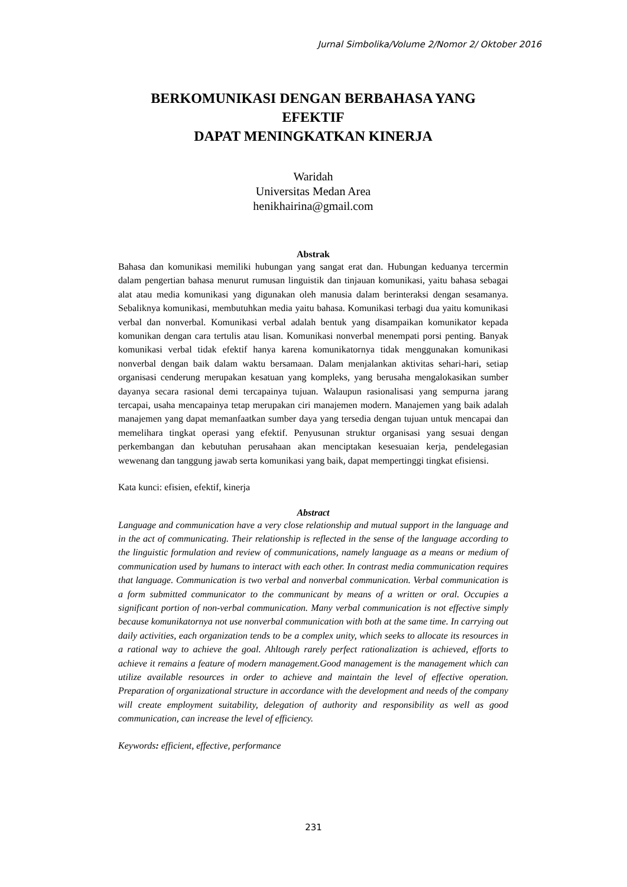Jurnal Simbolika/Volume 2/Nomor 2/ Oktober 2016
BERKOMUNIKASI DENGAN BERBAHASA YANG EFEKTIF
DAPAT MENINGKATKAN KINERJA
Waridah
Universitas Medan Area
henikhairina@gmail.com
Abstrak
Bahasa dan komunikasi memiliki hubungan yang sangat erat dan. Hubungan keduanya tercermin dalam pengertian bahasa menurut rumusan linguistik dan tinjauan komunikasi, yaitu bahasa sebagai alat atau media komunikasi yang digunakan oleh manusia dalam berinteraksi dengan sesamanya. Sebaliknya komunikasi, membutuhkan media yaitu bahasa. Komunikasi terbagi dua yaitu komunikasi verbal dan nonverbal. Komunikasi verbal adalah bentuk yang disampaikan komunikator kepada komunikan dengan cara tertulis atau lisan. Komunikasi nonverbal menempati porsi penting. Banyak komunikasi verbal tidak efektif hanya karena komunikatornya tidak menggunakan komunikasi nonverbal dengan baik dalam waktu bersamaan. Dalam menjalankan aktivitas sehari-hari, setiap organisasi cenderung merupakan kesatuan yang kompleks, yang berusaha mengalokasikan sumber dayanya secara rasional demi tercapainya tujuan. Walaupun rasionalisasi yang sempurna jarang tercapai, usaha mencapainya tetap merupakan ciri manajemen modern. Manajemen yang baik adalah manajemen yang dapat memanfaatkan sumber daya yang tersedia dengan tujuan untuk mencapai dan memelihara tingkat operasi yang efektif. Penyusunan struktur organisasi yang sesuai dengan perkembangan dan kebutuhan perusahaan akan menciptakan kesesuaian kerja, pendelegasian wewenang dan tanggung jawab serta komunikasi yang baik, dapat mempertinggi tingkat efisiensi.
Kata kunci: efisien, efektif, kinerja
Abstract
Language and communication have a very close relationship and mutual support in the language and in the act of communicating. Their relationship is reflected in the sense of the language according to the linguistic formulation and review of communications, namely language as a means or medium of communication used by humans to interact with each other. In contrast media communication requires that language. Communication is two verbal and nonverbal communication. Verbal communication is a form submitted communicator to the communicant by means of a written or oral. Occupies a significant portion of non-verbal communication. Many verbal communication is not effective simply because komunikatornya not use nonverbal communication with both at the same time. In carrying out daily activities, each organization tends to be a complex unity, which seeks to allocate its resources in a rational way to achieve the goal. Ahltough rarely perfect rationalization is achieved, efforts to achieve it remains a feature of modern management.Good management is the management which can utilize available resources in order to achieve and maintain the level of effective operation. Preparation of organizational structure in accordance with the development and needs of the company will create employment suitability, delegation of authority and responsibility as well as good communication, can increase the level of efficiency.
Keywords: efficient, effective, performance
231